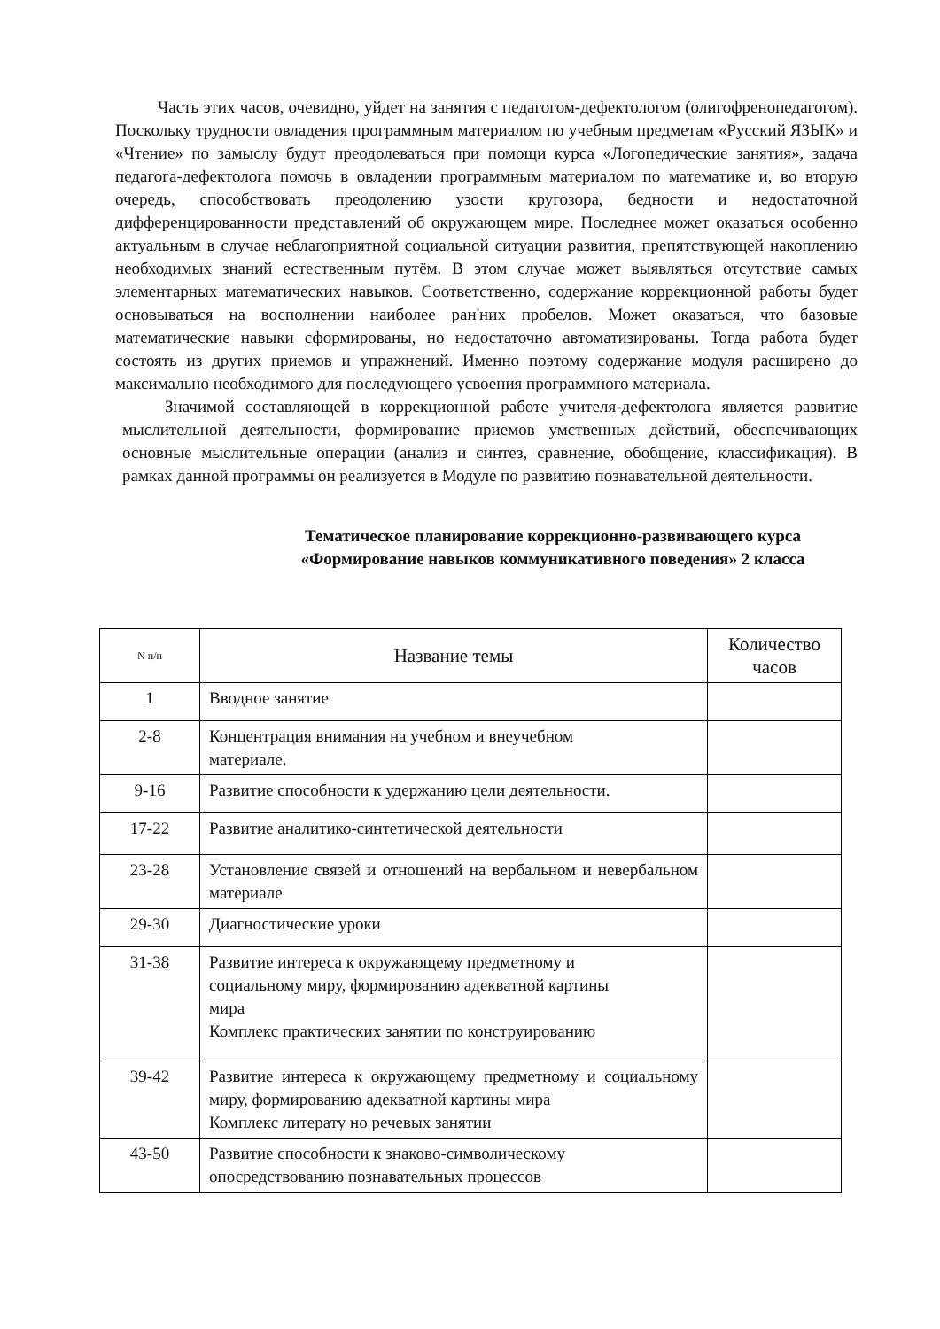Часть этих часов, очевидно, уйдет на занятия с педагогом-дефектологом (олигофренопедагогом). Поскольку трудности овладения программным материалом по учебным предметам «Русский ЯЗЫК» и «Чтение» по замыслу будут преодолеваться при помощи курса «Логопедические занятия», задача педагога-дефектолога помочь в овладении программным материалом по математике и, во вторую очередь, способствовать преодолению узости кругозора, бедности и недостаточной дифференцированности представлений об окружающем мире. Последнее может оказаться особенно актуальным в случае неблагоприятной социальной ситуации развития, препятствующей накоплению необходимых знаний естественным путём. В этом случае может выявляться отсутствие самых элементарных математических навыков. Соответственно, содержание коррекционной работы будет основываться на восполнении наиболее ран'них пробелов. Может оказаться, что базовые математические навыки сформированы, но недостаточно автоматизированы. Тогда работа будет состоять из других приемов и упражнений. Именно поэтому содержание модуля расширено до максимально необходимого для последующего усвоения программного материала.
Значимой составляющей в коррекционной работе учителя-дефектолога является развитие мыслительной деятельности, формирование приемов умственных действий, обеспечивающих основные мыслительные операции (анализ и синтез, сравнение, обобщение, классификация). В рамках данной программы он реализуется в Модуле по развитию познавательной деятельности.
Тематическое планирование коррекционно-развивающего курса
«Формирование навыков коммуникативного поведения» 2 класса
| N п/п | Название темы | Количество часов |
| --- | --- | --- |
| 1 | Вводное занятие | |
| 2-8 | Концентрация внимания на учебном и внеучебном материале. | |
| 9-16 | Развитие способности к удержанию цели деятельности. | |
| 17-22 | Развитие аналитико-синтетической деятельности | |
| 23-28 | Установление связей и отношений на вербальном и невербальном материале | |
| 29-30 | Диагностические уроки | |
| 31-38 | Развитие интереса к окружающему предметному и социальному миру, формированию адекватной картины мира Комплекс практических занятии по конструированию | |
| 39-42 | Развитие интереса к окружающему предметному и социальному миру, формированию адекватной картины мира Комплекс литерату но речевых занятии | |
| 43-50 | Развитие способности к знаково-символическому опосредствованию познавательных процессов | |